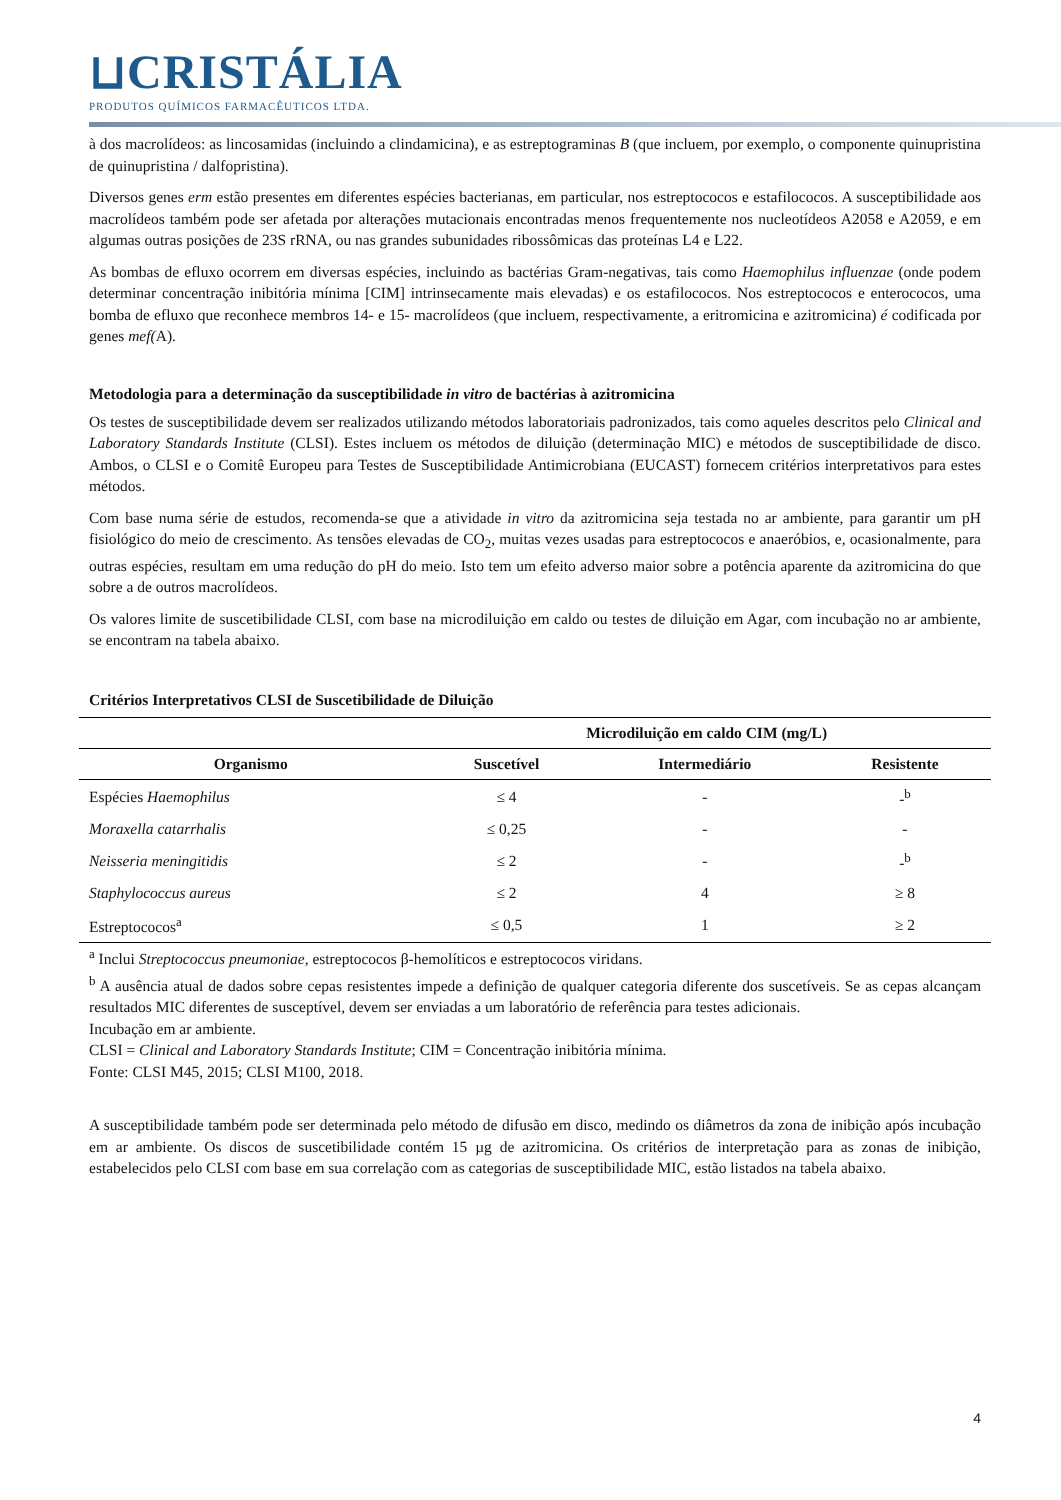⊔CRISTÁLIA
PRODUTOS QUÍMICOS FARMACÊUTICOS LTDA.
à dos macrolídeos: as lincosamidas (incluindo a clindamicina), e as estreptograminas B (que incluem, por exemplo, o componente quinupristina de quinupristina / dalfopristina).
Diversos genes erm estão presentes em diferentes espécies bacterianas, em particular, nos estreptococos e estafilococos. A susceptibilidade aos macrolídeos também pode ser afetada por alterações mutacionais encontradas menos frequentemente nos nucleotídeos A2058 e A2059, e em algumas outras posições de 23S rRNA, ou nas grandes subunidades ribossômicas das proteínas L4 e L22.
As bombas de efluxo ocorrem em diversas espécies, incluindo as bactérias Gram-negativas, tais como Haemophilus influenzae (onde podem determinar concentração inibitória mínima [CIM] intrinsecamente mais elevadas) e os estafilococos. Nos estreptococos e enterococos, uma bomba de efluxo que reconhece membros 14- e 15- macrolídeos (que incluem, respectivamente, a eritromicina e azitromicina) é codificada por genes mef(A).
Metodologia para a determinação da susceptibilidade in vitro de bactérias à azitromicina
Os testes de susceptibilidade devem ser realizados utilizando métodos laboratoriais padronizados, tais como aqueles descritos pelo Clinical and Laboratory Standards Institute (CLSI). Estes incluem os métodos de diluição (determinação MIC) e métodos de susceptibilidade de disco. Ambos, o CLSI e o Comitê Europeu para Testes de Susceptibilidade Antimicrobiana (EUCAST) fornecem critérios interpretativos para estes métodos.
Com base numa série de estudos, recomenda-se que a atividade in vitro da azitromicina seja testada no ar ambiente, para garantir um pH fisiológico do meio de crescimento. As tensões elevadas de CO<sub>2</sub>, muitas vezes usadas para estreptococos e anaeróbios, e, ocasionalmente, para outras espécies, resultam em uma redução do pH do meio. Isto tem um efeito adverso maior sobre a potência aparente da azitromicina do que sobre a de outros macrolídeos.
Os valores limite de suscetibilidade CLSI, com base na microdiluição em caldo ou testes de diluição em Agar, com incubação no ar ambiente, se encontram na tabela abaixo.
Critérios Interpretativos CLSI de Suscetibilidade de Diluição
| | Microdiluição em caldo CIM (mg/L) | | |
| --- | --- | --- | --- |
| Organismo | Suscetível | Intermediário | Resistente |
| Espécies Haemophilus | ≤ 4 | - | -<sup>b</sup> |
| Moraxella catarrhalis | ≤ 0,25 | - | - |
| Neisseria meningitidis | ≤ 2 | - | -<sup>b</sup> |
| Staphylococcus aureus | ≤ 2 | 4 | ≥ 8 |
| Estreptococos<sup>a</sup> | ≤ 0,5 | 1 | ≥ 2 |
<sup>a</sup> Inclui Streptococcus pneumoniae, estreptococos β-hemolíticos e estreptococos viridans.
<sup>b</sup> A ausência atual de dados sobre cepas resistentes impede a definição de qualquer categoria diferente dos suscetíveis. Se as cepas alcançam resultados MIC diferentes de susceptível, devem ser enviadas a um laboratório de referência para testes adicionais.
Incubação em ar ambiente.
CLSI = Clinical and Laboratory Standards Institute; CIM = Concentração inibitória mínima.
Fonte: CLSI M45, 2015; CLSI M100, 2018.
A susceptibilidade também pode ser determinada pelo método de difusão em disco, medindo os diâmetros da zona de inibição após incubação em ar ambiente. Os discos de suscetibilidade contém 15 µg de azitromicina. Os critérios de interpretação para as zonas de inibição, estabelecidos pelo CLSI com base em sua correlação com as categorias de susceptibilidade MIC, estão listados na tabela abaixo.
4